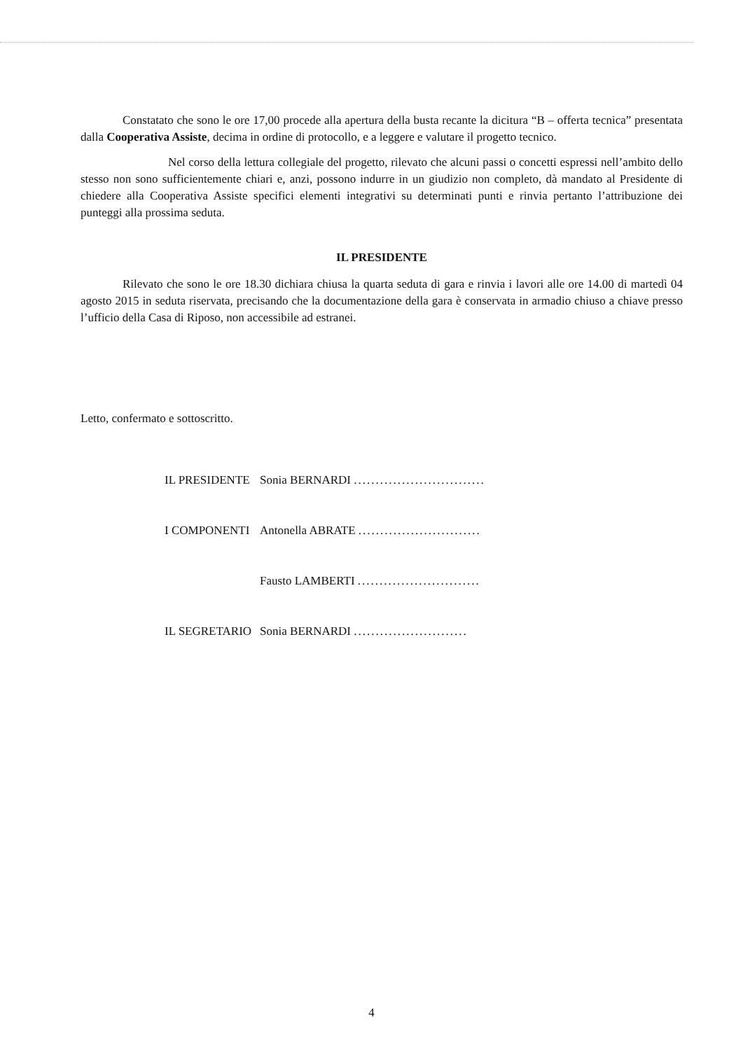Constatato che sono le ore 17,00 procede alla apertura della busta recante la dicitura “B – offerta tecnica” presentata dalla Cooperativa Assiste, decima in ordine di protocollo, e a leggere e valutare il progetto tecnico.
Nel corso della lettura collegiale del progetto, rilevato che alcuni passi o concetti espressi nell’ambito dello stesso non sono sufficientemente chiari e, anzi, possono indurre in un giudizio non completo, dà mandato al Presidente di chiedere alla Cooperativa Assiste specifici elementi integrativi su determinati punti e rinvia pertanto l’attribuzione dei punteggi alla prossima seduta.
IL PRESIDENTE
Rilevato che sono le ore 18.30 dichiara chiusa la quarta seduta di gara e rinvia i lavori alle ore 14.00 di martedì 04 agosto 2015 in seduta riservata, precisando che la documentazione della gara è conservata in armadio chiuso a chiave presso l’ufficio della Casa di Riposo, non accessibile ad estranei.
Letto, confermato e sottoscritto.
| IL PRESIDENTE | Sonia BERNARDI .............................. |
| I COMPONENTI | Antonella ABRATE ............................ |
| | Fausto LAMBERTI ............................ |
| IL SEGRETARIO | Sonia BERNARDI .......................... |
4